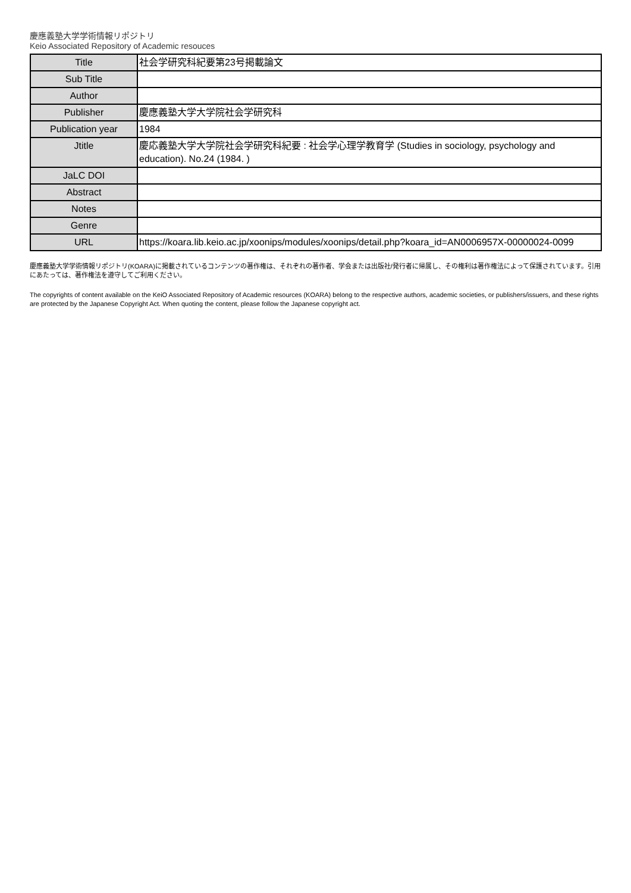慶應義塾大学学術情報リポジトリ
Keio Associated Repository of Academic resouces
| Title | 社会学研究科紀要第23号掲載論文 |
| Sub Title | |
| Author | |
| Publisher | 慶應義塾大学大学院社会学研究科 |
| Publication year | 1984 |
| Jtitle | 慶応義塾大学大学院社会学研究科紀要 : 社会学心理学教育学 (Studies in sociology, psychology and education). No.24 (1984. ) |
| JaLC DOI | |
| Abstract | |
| Notes | |
| Genre | |
| URL | https://koara.lib.keio.ac.jp/xoonips/modules/xoonips/detail.php?koara_id=AN0006957X-00000024-0099 |
慶應義塾大学学術情報リポジトリ(KOARA)に掲載されているコンテンツの著作権は、それぞれの著作者、学会または出版社/発行者に帰属し、その権利は著作権法によって保護されています。引用にあたっては、著作権法を遵守してご利用ください。
The copyrights of content available on the KeiO Associated Repository of Academic resources (KOARA) belong to the respective authors, academic societies, or publishers/issuers, and these rights are protected by the Japanese Copyright Act. When quoting the content, please follow the Japanese copyright act.